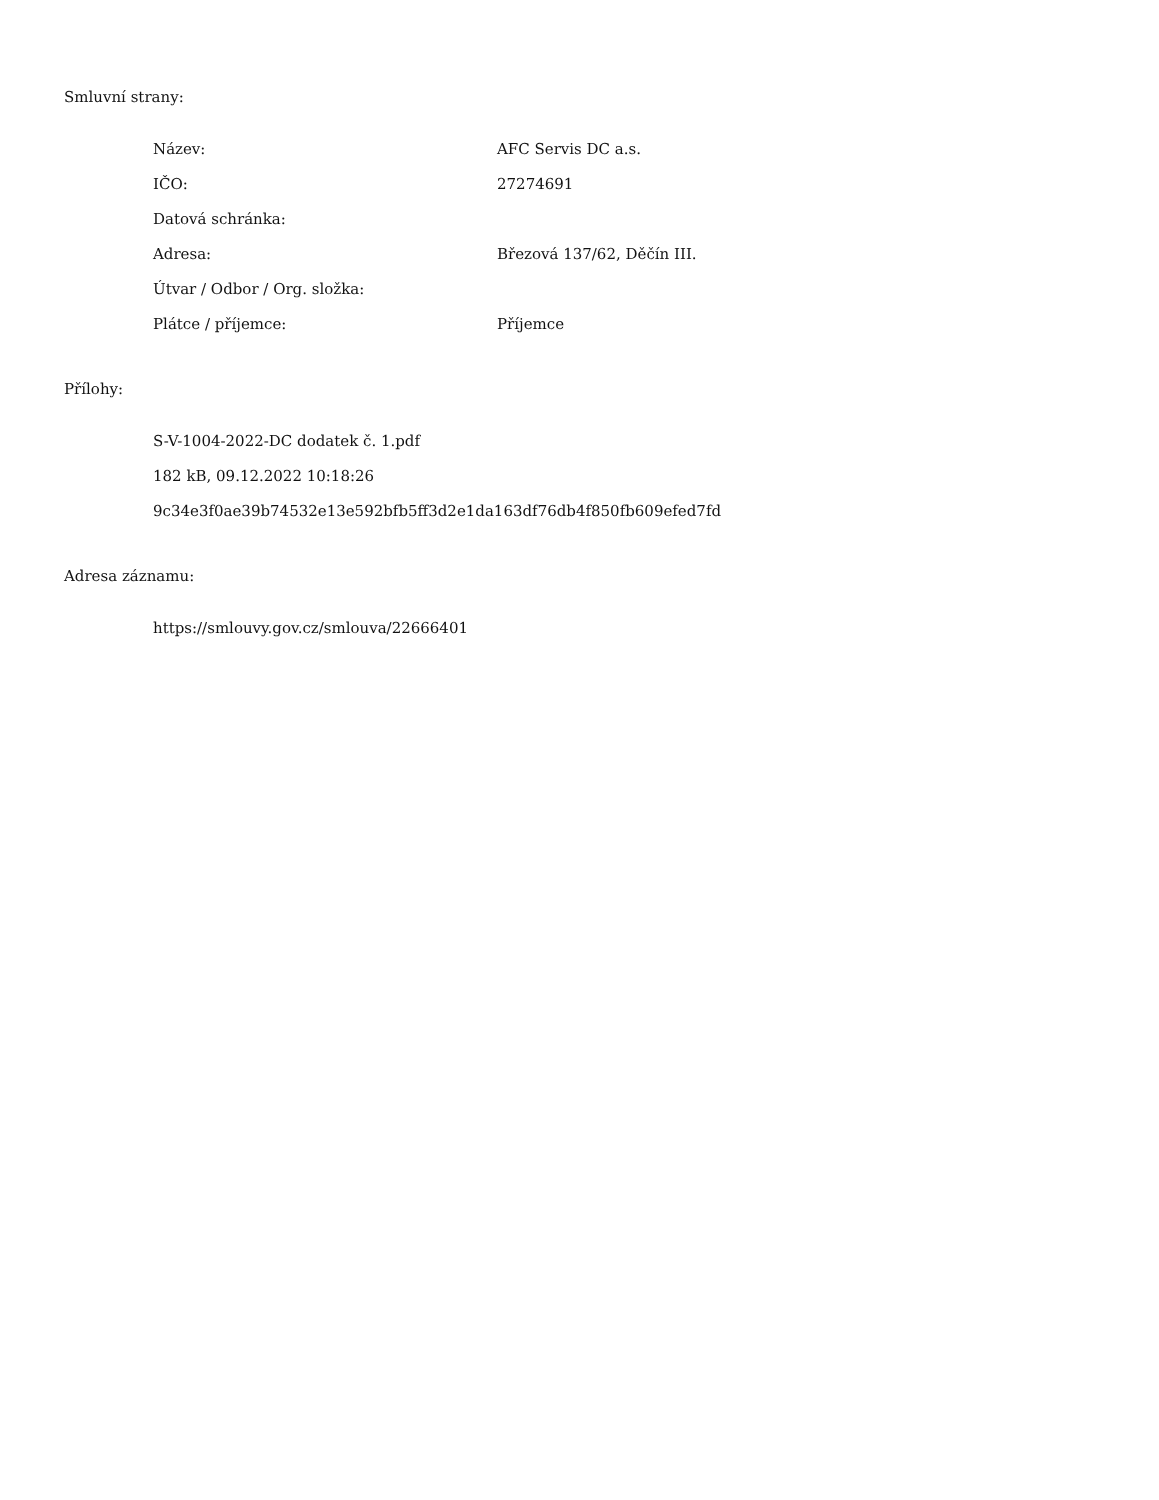Smluvní strany:
| Název: | AFC Servis DC a.s. |
| IČO: | 27274691 |
| Datová schránka: | |
| Adresa: | Březová 137/62, Děčín III. |
| Útvar / Odbor / Org. složka: | |
| Plátce / příjemce: | Příjemce |
Přílohy:
S-V-1004-2022-DC dodatek č. 1.pdf
182 kB, 09.12.2022 10:18:26
9c34e3f0ae39b74532e13e592bfb5ff3d2e1da163df76db4f850fb609efed7fd
Adresa záznamu:
https://smlouvy.gov.cz/smlouva/22666401